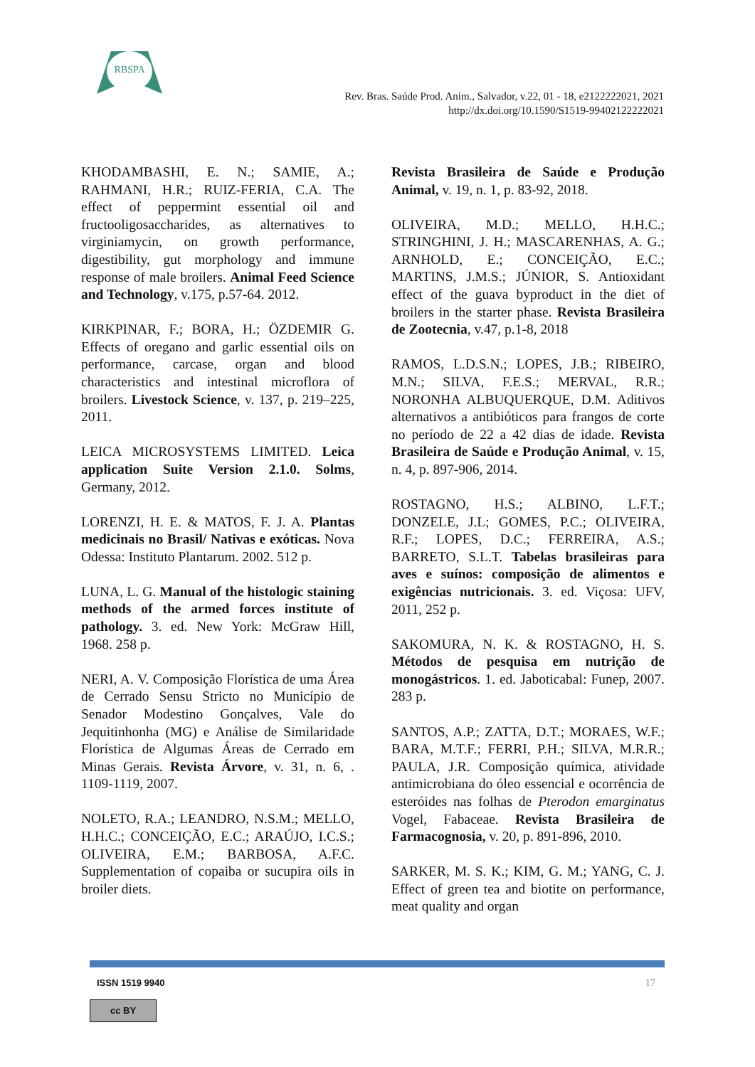RBSPA
Rev. Bras. Saúde Prod. Anim., Salvador, v.22, 01 - 18, e2122222021, 2021
http://dx.doi.org/10.1590/S1519-99402122222021
KHODAMBASHI, E. N.; SAMIE, A.; RAHMANI, H.R.; RUIZ-FERIA, C.A. The effect of peppermint essential oil and fructooligosaccharides, as alternatives to virginiamycin, on growth performance, digestibility, gut morphology and immune response of male broilers. Animal Feed Science and Technology, v.175, p.57-64. 2012.
KIRKPINAR, F.; BORA, H.; ÖZDEMIR G. Effects of oregano and garlic essential oils on performance, carcase, organ and blood characteristics and intestinal microflora of broilers. Livestock Science, v. 137, p. 219–225, 2011.
LEICA MICROSYSTEMS LIMITED. Leica application Suite Version 2.1.0. Solms, Germany, 2012.
LORENZI, H. E. & MATOS, F. J. A. Plantas medicinais no Brasil/ Nativas e exóticas. Nova Odessa: Instituto Plantarum. 2002. 512 p.
LUNA, L. G. Manual of the histologic staining methods of the armed forces institute of pathology. 3. ed. New York: McGraw Hill, 1968. 258 p.
NERI, A. V. Composição Florística de uma Área de Cerrado Sensu Stricto no Município de Senador Modestino Gonçalves, Vale do Jequitinhonha (MG) e Análise de Similaridade Florística de Algumas Áreas de Cerrado em Minas Gerais. Revista Árvore, v. 31, n. 6, . 1109-1119, 2007.
NOLETO, R.A.; LEANDRO, N.S.M.; MELLO, H.H.C.; CONCEIÇÃO, E.C.; ARAÚJO, I.C.S.; OLIVEIRA, E.M.; BARBOSA, A.F.C. Supplementation of copaiba or sucupira oils in broiler diets.
Revista Brasileira de Saúde e Produção Animal, v. 19, n. 1, p. 83-92, 2018.
OLIVEIRA, M.D.; MELLO, H.H.C.; STRINGHINI, J. H.; MASCARENHAS, A. G.; ARNHOLD, E.; CONCEIÇÃO, E.C.; MARTINS, J.M.S.; JÚNIOR, S. Antioxidant effect of the guava byproduct in the diet of broilers in the starter phase. Revista Brasileira de Zootecnia, v.47, p.1-8, 2018
RAMOS, L.D.S.N.; LOPES, J.B.; RIBEIRO, M.N.; SILVA, F.E.S.; MERVAL, R.R.; NORONHA ALBUQUERQUE, D.M. Aditivos alternativos a antibióticos para frangos de corte no período de 22 a 42 dias de idade. Revista Brasileira de Saúde e Produção Animal, v. 15, n. 4, p. 897-906, 2014.
ROSTAGNO, H.S.; ALBINO, L.F.T.; DONZELE, J.L; GOMES, P.C.; OLIVEIRA, R.F.; LOPES, D.C.; FERREIRA, A.S.; BARRETO, S.L.T. Tabelas brasileiras para aves e suínos: composição de alimentos e exigências nutricionais. 3. ed. Viçosa: UFV, 2011, 252 p.
SAKOMURA, N. K. & ROSTAGNO, H. S. Métodos de pesquisa em nutrição de monogástricos. 1. ed. Jaboticabal: Funep, 2007. 283 p.
SANTOS, A.P.; ZATTA, D.T.; MORAES, W.F.; BARA, M.T.F.; FERRI, P.H.; SILVA, M.R.R.; PAULA, J.R. Composição química, atividade antimicrobiana do óleo essencial e ocorrência de esteróides nas folhas de Pterodon emarginatus Vogel, Fabaceae. Revista Brasileira de Farmacognosia, v. 20, p. 891-896, 2010.
SARKER, M. S. K.; KIM, G. M.; YANG, C. J. Effect of green tea and biotite on performance, meat quality and organ
ISSN 1519 9940 17
cc BY